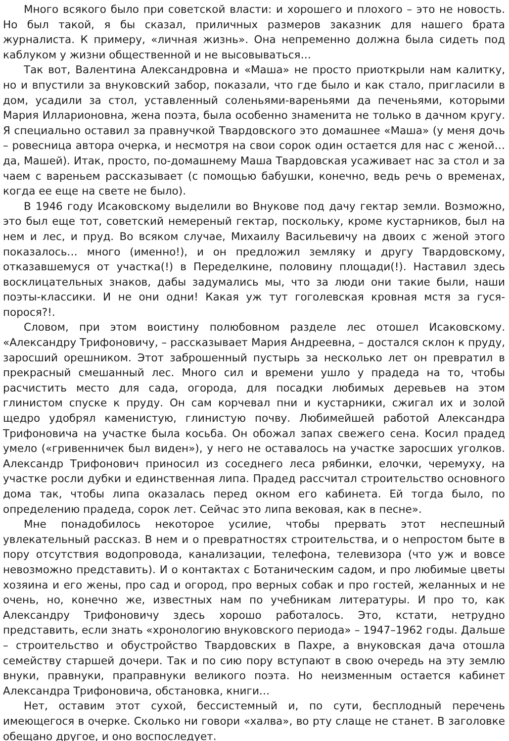Много всякого было при советской власти: и хорошего и плохого – это не новость. Но был такой, я бы сказал, приличных размеров заказник для нашего брата журналиста. К примеру, «личная жизнь». Она непременно должна была сидеть под каблуком у жизни общественной и не высовываться…
Так вот, Валентина Александровна и «Маша» не просто приоткрыли нам калитку, но и впустили за внуковский забор, показали, что где было и как стало, пригласили в дом, усадили за стол, уставленный соленьями-вареньями да печеньями, которыми Мария Илларионовна, жена поэта, была особенно знаменита не только в дачном кругу. Я специально оставил за правнучкой Твардовского это домашнее «Маша» (у меня дочь – ровесница автора очерка, и несмотря на свои сорок один остается для нас с женой… да, Машей). Итак, просто, по-домашнему Маша Твардовская усаживает нас за стол и за чаем с вареньем рассказывает (с помощью бабушки, конечно, ведь речь о временах, когда ее еще на свете не было).
В 1946 году Исаковскому выделили во Внукове под дачу гектар земли. Возможно, это был еще тот, советский немереный гектар, поскольку, кроме кустарников, был на нем и лес, и пруд. Во всяком случае, Михаилу Васильевичу на двоих с женой этого показалось… много (именно!), и он предложил земляку и другу Твардовскому, отказавшемуся от участка(!) в Переделкине, половину площади(!). Наставил здесь восклицательных знаков, дабы задумались мы, что за люди они такие были, наши поэты-классики. И не они одни! Какая уж тут гоголевская кровная мстя за гуся-порося?!.
Словом, при этом воистину полюбовном разделе лес отошел Исаковскому. «Александру Трифоновичу, – рассказывает Мария Андреевна, – достался склон к пруду, заросший орешником. Этот заброшенный пустырь за несколько лет он превратил в прекрасный смешанный лес. Много сил и времени ушло у прадеда на то, чтобы расчистить место для сада, огорода, для посадки любимых деревьев на этом глинистом спуске к пруду. Он сам корчевал пни и кустарники, сжигал их и золой щедро удобрял каменистую, глинистую почву. Любимейшей работой Александра Трифоновича на участке была косьба. Он обожал запах свежего сена. Косил прадед умело («гривенничек был виден»), у него не оставалось на участке заросших уголков. Александр Трифонович приносил из соседнего леса рябинки, елочки, черемуху, на участке росли дубки и единственная липа. Прадед рассчитал строительство основного дома так, чтобы липа оказалась перед окном его кабинета. Ей тогда было, по определению прадеда, сорок лет. Сейчас это липа вековая, как в песне».
Мне понадобилось некоторое усилие, чтобы прервать этот неспешный увлекательный рассказ. В нем и о превратностях строительства, и о непростом быте в пору отсутствия водопровода, канализации, телефона, телевизора (что уж и вовсе невозможно представить). И о контактах с Ботаническим садом, и про любимые цветы хозяина и его жены, про сад и огород, про верных собак и про гостей, желанных и не очень, но, конечно же, известных нам по учебникам литературы. И про то, как Александру Трифоновичу здесь хорошо работалось. Это, кстати, нетрудно представить, если знать «хронологию внуковского периода» – 1947–1962 годы. Дальше – строительство и обустройство Твардовских в Пахре, а внуковская дача отошла семейству старшей дочери. Так и по сию пору вступают в свою очередь на эту землю внуки, правнуки, праправнуки великого поэта. Но неизменным остается кабинет Александра Трифоновича, обстановка, книги…
Нет, оставим этот сухой, бессистемный и, по сути, бесплодный перечень имеющегося в очерке. Сколько ни говори «халва», во рту слаще не станет. В заголовке обещано другое, и оно воспоследует.